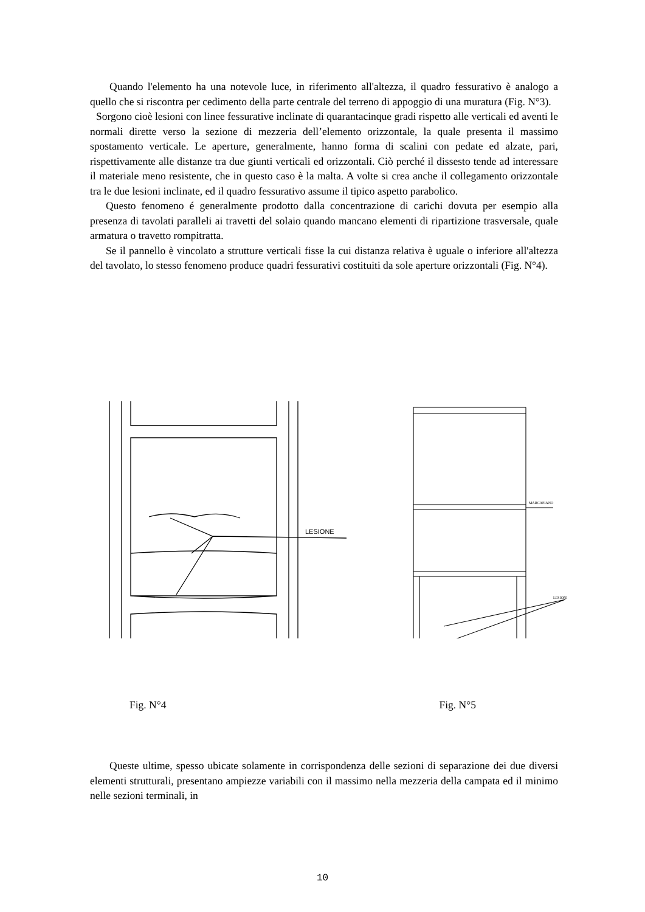Quando l'elemento ha una notevole luce, in riferimento all'altezza, il quadro fessurativo è analogo a quello che si riscontra per cedimento della parte centrale del terreno di appoggio di una muratura (Fig. N°3).
Sorgono cioè lesioni con linee fessurative inclinate di quarantacinque gradi rispetto alle verticali ed aventi le normali dirette verso la sezione di mezzeria dell’elemento orizzontale, la quale presenta il massimo spostamento verticale. Le aperture, generalmente, hanno forma di scalini con pedate ed alzate, pari, rispettivamente alle distanze tra due giunti verticali ed orizzontali. Ciò perché il dissesto tende ad interessare il materiale meno resistente, che in questo caso è la malta. A volte si crea anche il collegamento orizzontale tra le due lesioni inclinate, ed il quadro fessurativo assume il tipico aspetto parabolico.
Questo fenomeno é generalmente prodotto dalla concentrazione di carichi dovuta per esempio alla presenza di tavolati paralleli ai travetti del solaio quando mancano elementi di ripartizione trasversale, quale armatura o travetto rompitratta.
Se il pannello è vincolato a strutture verticali fisse la cui distanza relativa è uguale o inferiore all'altezza del tavolato, lo stesso fenomeno produce quadri fessurativi costituiti da sole aperture orizzontali (Fig. N°4).
LESIONE
MARCAPIANO
LESIONI
Fig. N°4 Fig. N°5
Queste ultime, spesso ubicate solamente in corrispondenza delle sezioni di separazione dei due diversi elementi strutturali, presentano ampiezze variabili con il massimo nella mezzeria della campata ed il minimo nelle sezioni terminali, in
10